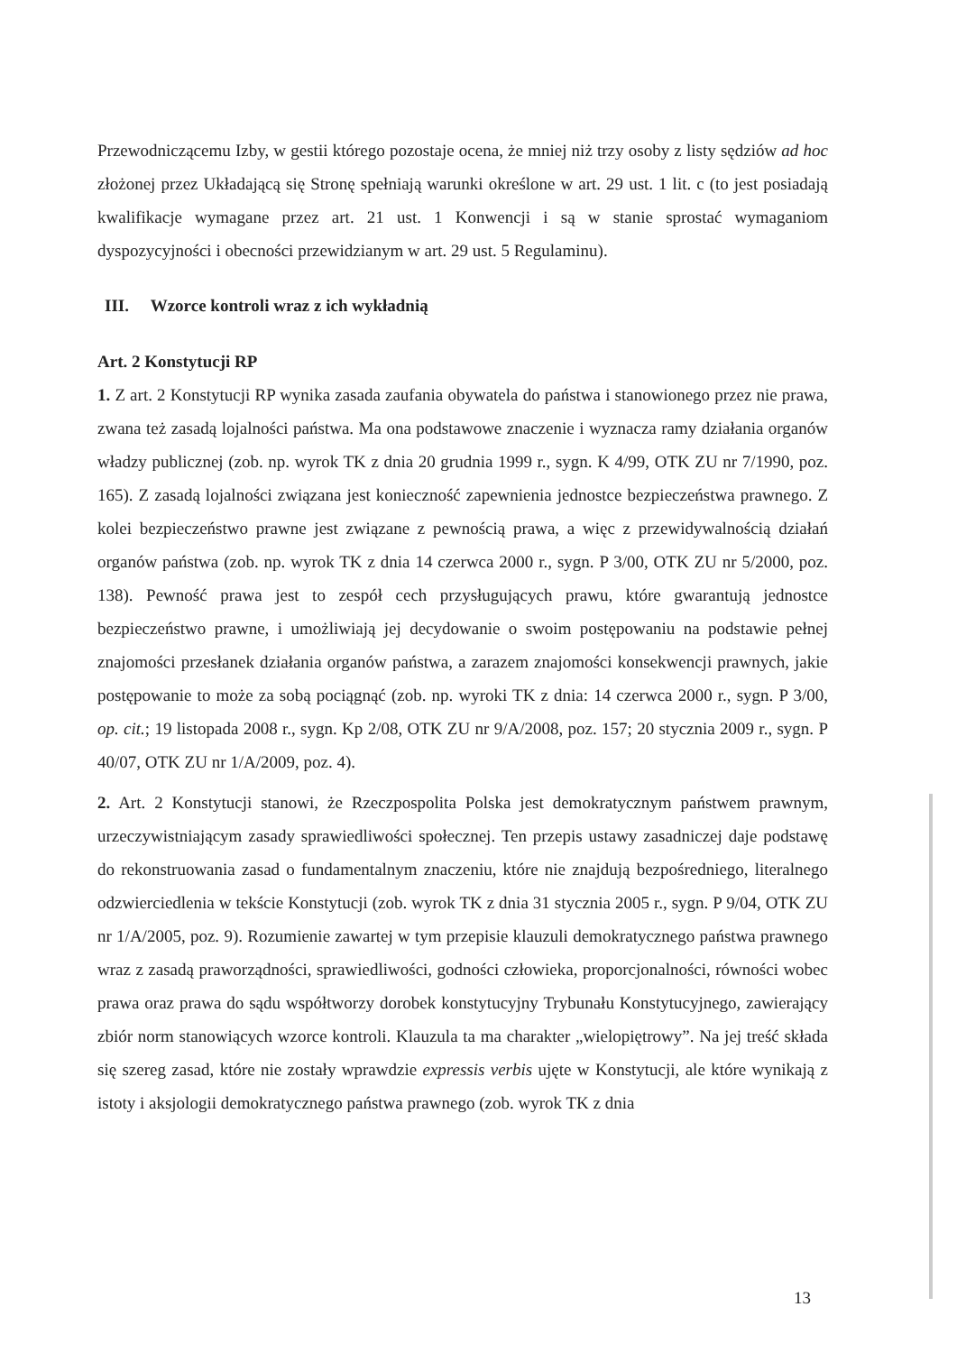Przewodniczącemu Izby, w gestii którego pozostaje ocena, że mniej niż trzy osoby z listy sędziów ad hoc złożonej przez Układającą się Stronę spełniają warunki określone w art. 29 ust. 1 lit. c (to jest posiadają kwalifikacje wymagane przez art. 21 ust. 1 Konwencji i są w stanie sprostać wymaganiom dyspozycyjności i obecności przewidzianym w art. 29 ust. 5 Regulaminu).
III. Wzorce kontroli wraz z ich wykładnią
Art. 2 Konstytucji RP
1. Z art. 2 Konstytucji RP wynika zasada zaufania obywatela do państwa i stanowionego przez nie prawa, zwana też zasadą lojalności państwa. Ma ona podstawowe znaczenie i wyznacza ramy działania organów władzy publicznej (zob. np. wyrok TK z dnia 20 grudnia 1999 r., sygn. K 4/99, OTK ZU nr 7/1990, poz. 165). Z zasadą lojalności związana jest konieczność zapewnienia jednostce bezpieczeństwa prawnego. Z kolei bezpieczeństwo prawne jest związane z pewnością prawa, a więc z przewidywalnością działań organów państwa (zob. np. wyrok TK z dnia 14 czerwca 2000 r., sygn. P 3/00, OTK ZU nr 5/2000, poz. 138). Pewność prawa jest to zespół cech przysługujących prawu, które gwarantują jednostce bezpieczeństwo prawne, i umożliwiają jej decydowanie o swoim postępowaniu na podstawie pełnej znajomości przesłanek działania organów państwa, a zarazem znajomości konsekwencji prawnych, jakie postępowanie to może za sobą pociągnąć (zob. np. wyroki TK z dnia: 14 czerwca 2000 r., sygn. P 3/00, op. cit.; 19 listopada 2008 r., sygn. Kp 2/08, OTK ZU nr 9/A/2008, poz. 157; 20 stycznia 2009 r., sygn. P 40/07, OTK ZU nr 1/A/2009, poz. 4).
2. Art. 2 Konstytucji stanowi, że Rzeczpospolita Polska jest demokratycznym państwem prawnym, urzeczywistniającym zasady sprawiedliwości społecznej. Ten przepis ustawy zasadniczej daje podstawę do rekonstruowania zasad o fundamentalnym znaczeniu, które nie znajdują bezpośredniego, literalnego odzwierciedlenia w tekście Konstytucji (zob. wyrok TK z dnia 31 stycznia 2005 r., sygn. P 9/04, OTK ZU nr 1/A/2005, poz. 9). Rozumienie zawartej w tym przepisie klauzuli demokratycznego państwa prawnego wraz z zasadą praworządności, sprawiedliwości, godności człowieka, proporcjonalności, równości wobec prawa oraz prawa do sądu współtworzy dorobek konstytucyjny Trybunału Konstytucyjnego, zawierający zbiór norm stanowiących wzorce kontroli. Klauzula ta ma charakter „wielopiętrowy”. Na jej treść składa się szereg zasad, które nie zostały wprawdzie expressis verbis ujęte w Konstytucji, ale które wynikają z istoty i aksjologii demokratycznego państwa prawnego (zob. wyrok TK z dnia
13